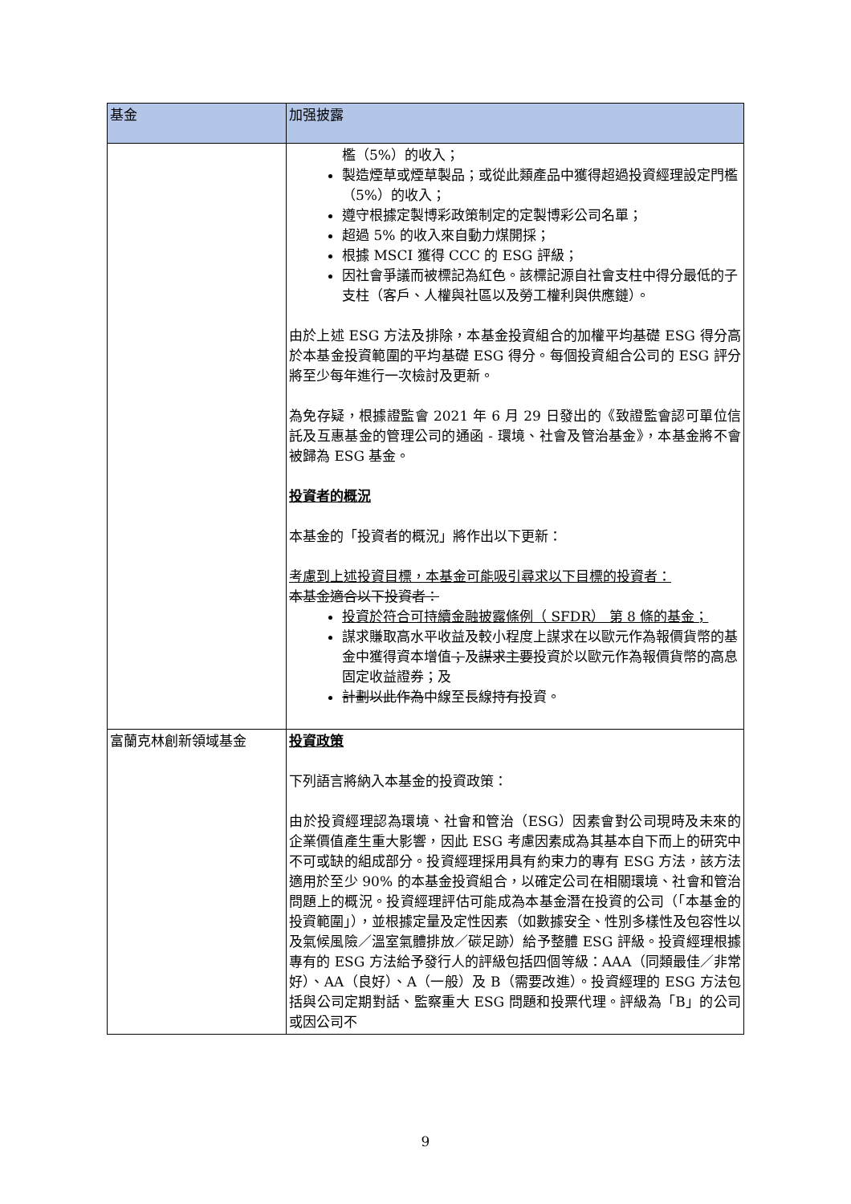| 基金 | 加强披露 |
| --- | --- |
| | 檻（5%）的收入； 製造煙草或煙草製品；或從此類產品中獲得超過投資經理設定門檻（5%）的收入； 遵守根據定製博彩政策制定的定製博彩公司名單； 超過 5% 的收入來自動力煤開採； 根據 MSCI 獲得 CCC 的 ESG 評級； 因社會爭議而被標記為紅色。該標記源自社會支柱中得分最低的子支柱（客戶、人權與社區以及勞工權利與供應鏈）。 由於上述 ESG 方法及排除，本基金投資組合的加權平均基礎 ESG 得分高於本基金投資範圍的平均基礎 ESG 得分。每個投資組合公司的 ESG 評分將至少每年進行一次檢討及更新。 為免存疑，根據證監會 2021 年 6 月 29 日發出的《致證監會認可單位信託及互惠基金的管理公司的通函 - 環境、社會及管治基金》，本基金將不會被歸為 ESG 基金。 投資者的概況 本基金的「投資者的概況」將作出以下更新： 考慮到上述投資目標，本基金可能吸引尋求以下目標的投資者： 本基金適合以下投資者： 投資於符合可持續金融披露條例（ SFDR） 第 8 條的基金； 謀求賺取高水平收益及較小程度上謀求在以歐元作為報價貨幣的基金中獲得資本增值 ； 及 謀求主要 投資於以歐元作為報價貨幣的高息固定收益證券；及 計劃以此作為 中線至長線 持有 投資。 |
| 富蘭克林創新領域基金 | 投資政策 下列語言將納入本基金的投資政策： 由於投資經理認為環境、社會和管治（ESG）因素會對公司現時及未來的企業價值產生重大影響，因此 ESG 考慮因素成為其基本自下而上的研究中不可或缺的組成部分。投資經理採用具有約束力的專有 ESG 方法，該方法適用於至少 90% 的本基金投資組合，以確定公司在相關環境、社會和管治問題上的概況。投資經理評估可能成為本基金潛在投資的公司（「本基金的投資範圍」），並根據定量及定性因素（如數據安全、性別多樣性及包容性以及氣候風險／溫室氣體排放／碳足跡）給予整體 ESG 評級。投資經理根據專有的 ESG 方法給予發行人的評級包括四個等級：AAA（同類最佳／非常好）、AA（良好）、A（一般）及 B（需要改進）。投資經理的 ESG 方法包括與公司定期對話、監察重大 ESG 問題和投票代理。評級為「B」的公司或因公司不 |
9